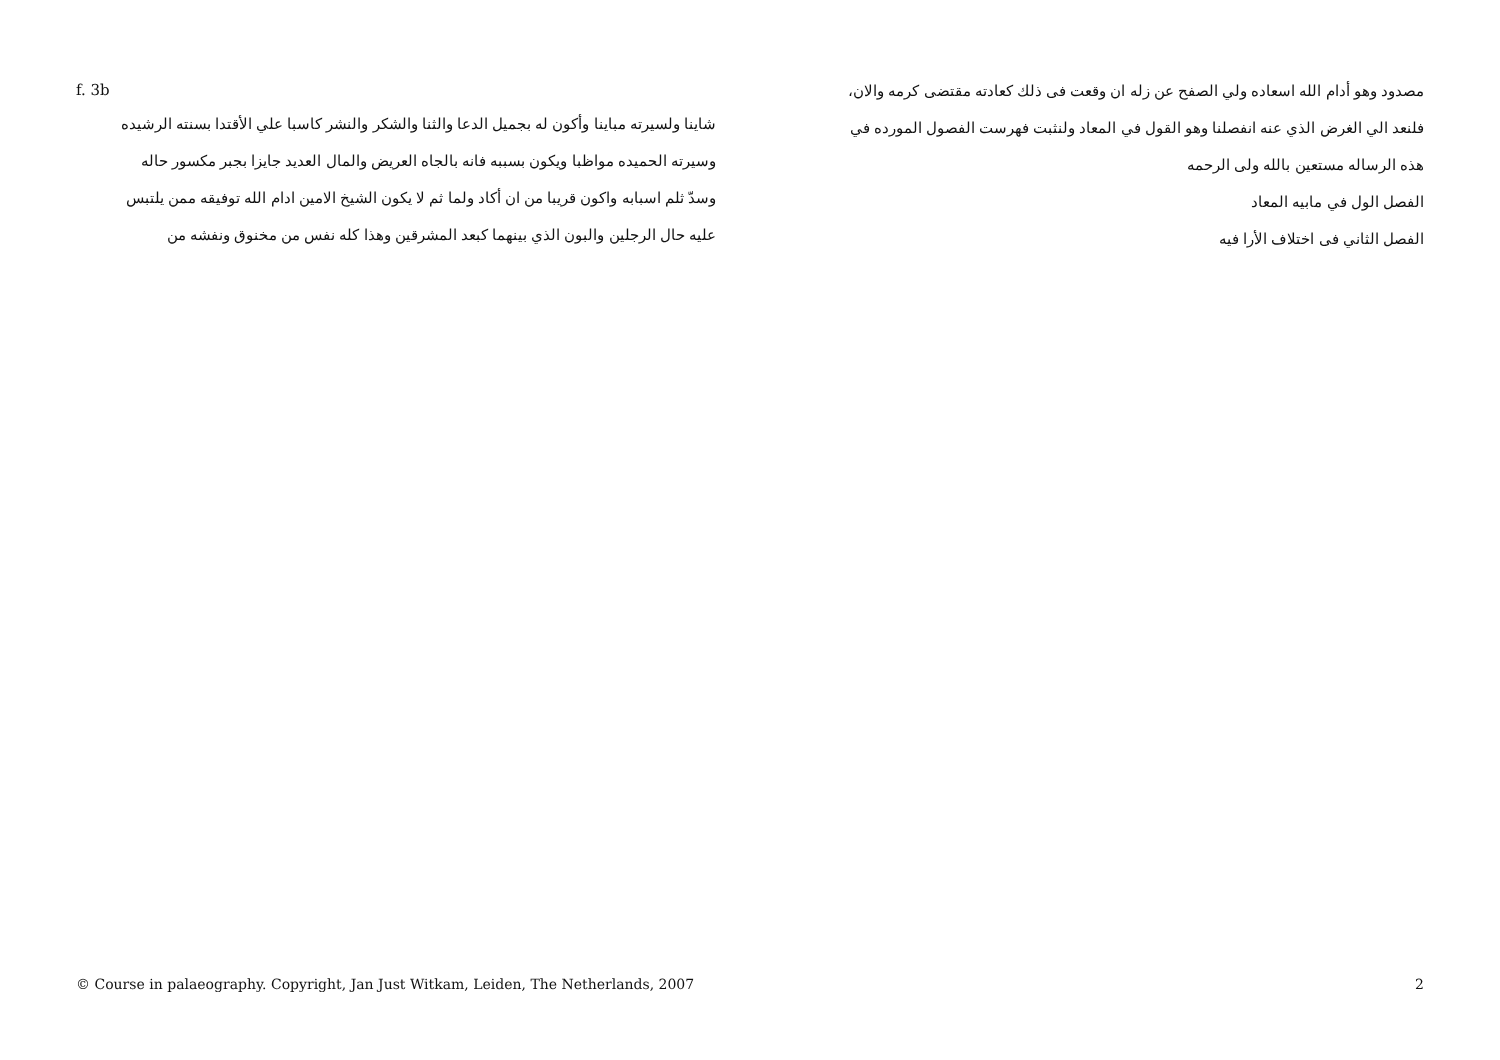مصدود وهو أدام الله اسعاده ولي الصفح عن زله ان وقعت فى ذلك كعادته مقتضى كرمه والان،
فلنعد الي الغرض الذي عنه انفصلنا وهو القول في المعاد ولنثبت فهرست الفصول المورده في
هذه الرساله مستعين بالله ولى الرحمه
الفصل الول في مابيه المعاد
الفصل الثاني فى اختلاف الأرا فيه
f. 3b
شاينا ولسيرته مباينا وأكون له بجميل الدعا والثنا والشكر والنشر كاسبا علي الأقتدا بسنته الرشيده
وسيرته الحميده مواظبا ويكون بسببه فانه بالجاه العريض والمال العديد جايزا بجبر مكسور حاله
وسدّ ثلم اسبابه واكون قريبا من ان أكاد ولما ثم لا يكون الشيخ الامين ادام الله توفيقه ممن يلتبس
عليه حال الرجلين والبون الذي بينهما كبعد المشرقين وهذا كله نفس من مخنوق ونفشه من
© Course in palaeography. Copyright, Jan Just Witkam, Leiden, The Netherlands, 2007 2